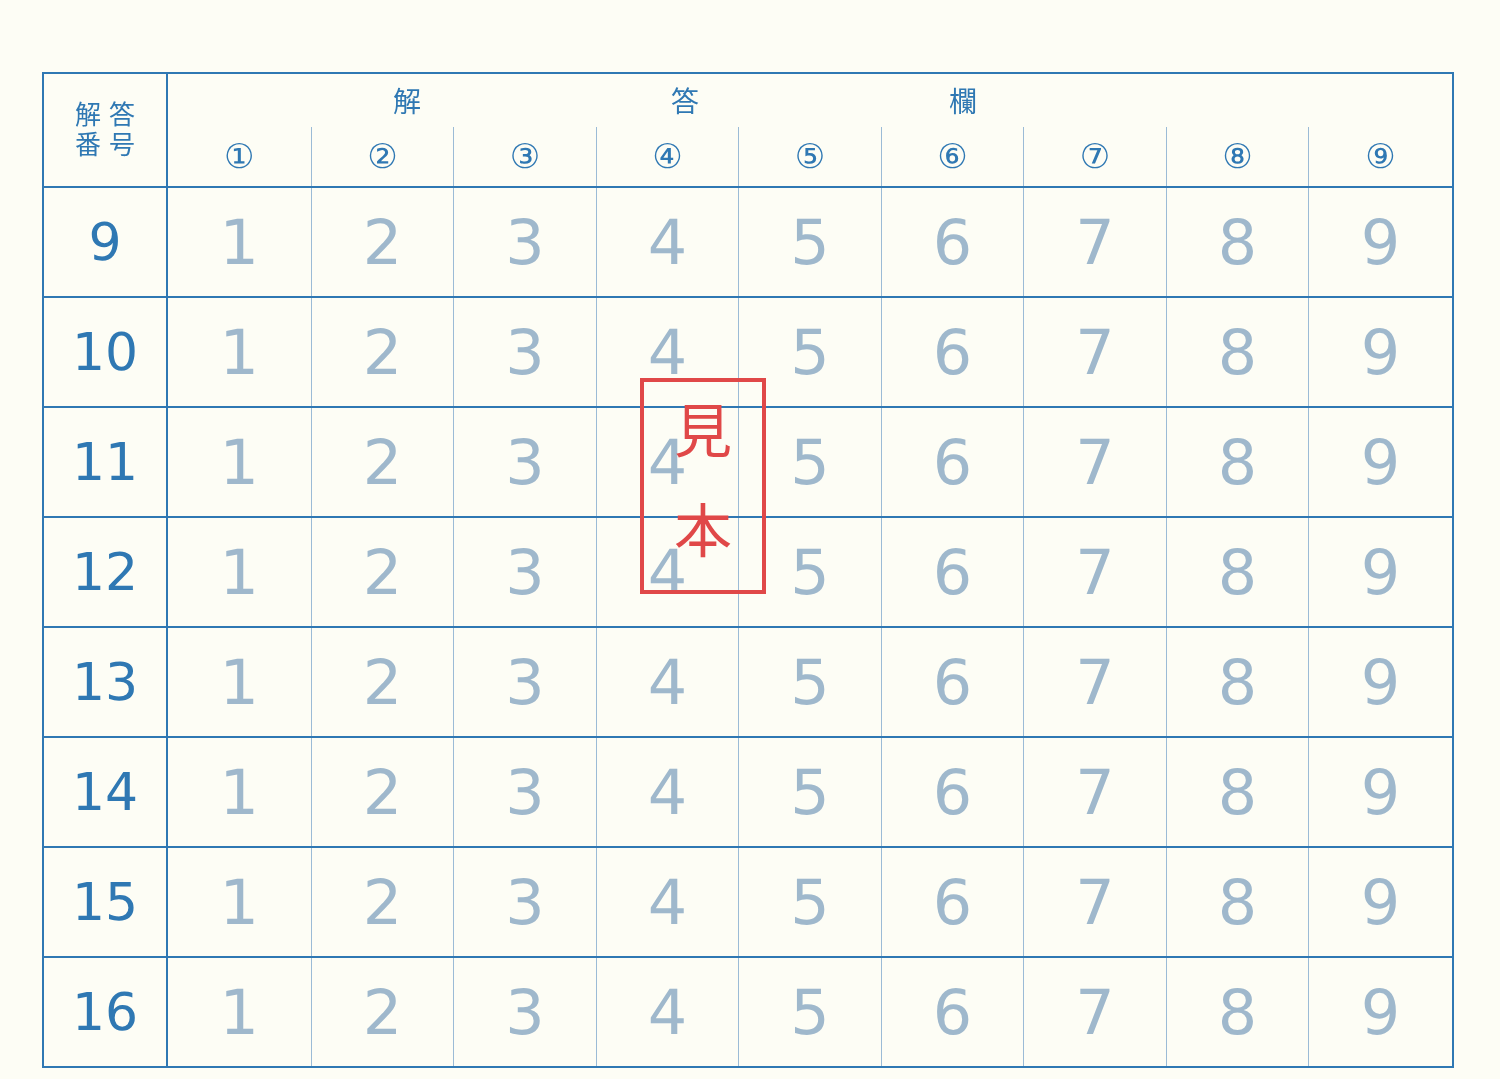| 解 答 番 号 | 解答欄 | | | | | | | | |
| --- | --- | --- | --- | --- | --- | --- | --- | --- | --- |
| | ① | ② | ③ | ④ | ⑤ | ⑥ | ⑦ | ⑧ | ⑨ |
| 9 | 1 | 2 | 3 | 4 | 5 | 6 | 7 | 8 | 9 |
| 10 | 1 | 2 | 3 | 4 | 5 | 6 | 7 | 8 | 9 |
| 11 | 1 | 2 | 3 | 4 | 5 | 6 | 7 | 8 | 9 |
| 12 | 1 | 2 | 3 | 4 | 5 | 6 | 7 | 8 | 9 |
| 13 | 1 | 2 | 3 | 4 | 5 | 6 | 7 | 8 | 9 |
| 14 | 1 | 2 | 3 | 4 | 5 | 6 | 7 | 8 | 9 |
| 15 | 1 | 2 | 3 | 4 | 5 | 6 | 7 | 8 | 9 |
| 16 | 1 | 2 | 3 | 4 | 5 | 6 | 7 | 8 | 9 |
見
本